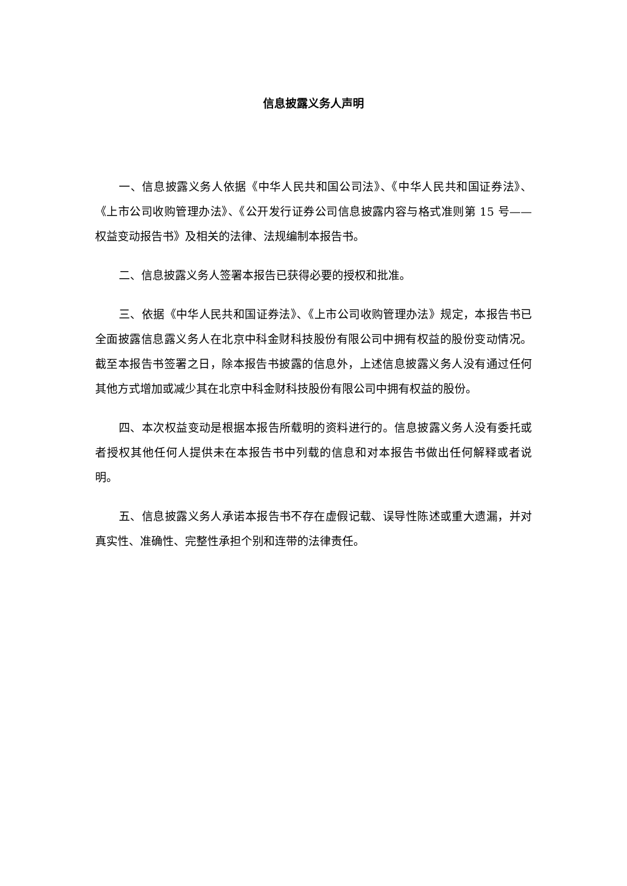信息披露义务人声明
一、信息披露义务人依据《中华人民共和国公司法》、《中华人民共和国证券法》、《上市公司收购管理办法》、《公开发行证券公司信息披露内容与格式准则第 15 号——权益变动报告书》及相关的法律、法规编制本报告书。
二、信息披露义务人签署本报告已获得必要的授权和批准。
三、依据《中华人民共和国证券法》、《上市公司收购管理办法》规定，本报告书已全面披露信息露义务人在北京中科金财科技股份有限公司中拥有权益的股份变动情况。截至本报告书签署之日，除本报告书披露的信息外，上述信息披露义务人没有通过任何其他方式增加或减少其在北京中科金财科技股份有限公司中拥有权益的股份。
四、本次权益变动是根据本报告所载明的资料进行的。信息披露义务人没有委托或者授权其他任何人提供未在本报告书中列载的信息和对本报告书做出任何解释或者说明。
五、信息披露义务人承诺本报告书不存在虚假记载、误导性陈述或重大遗漏，并对真实性、准确性、完整性承担个别和连带的法律责任。